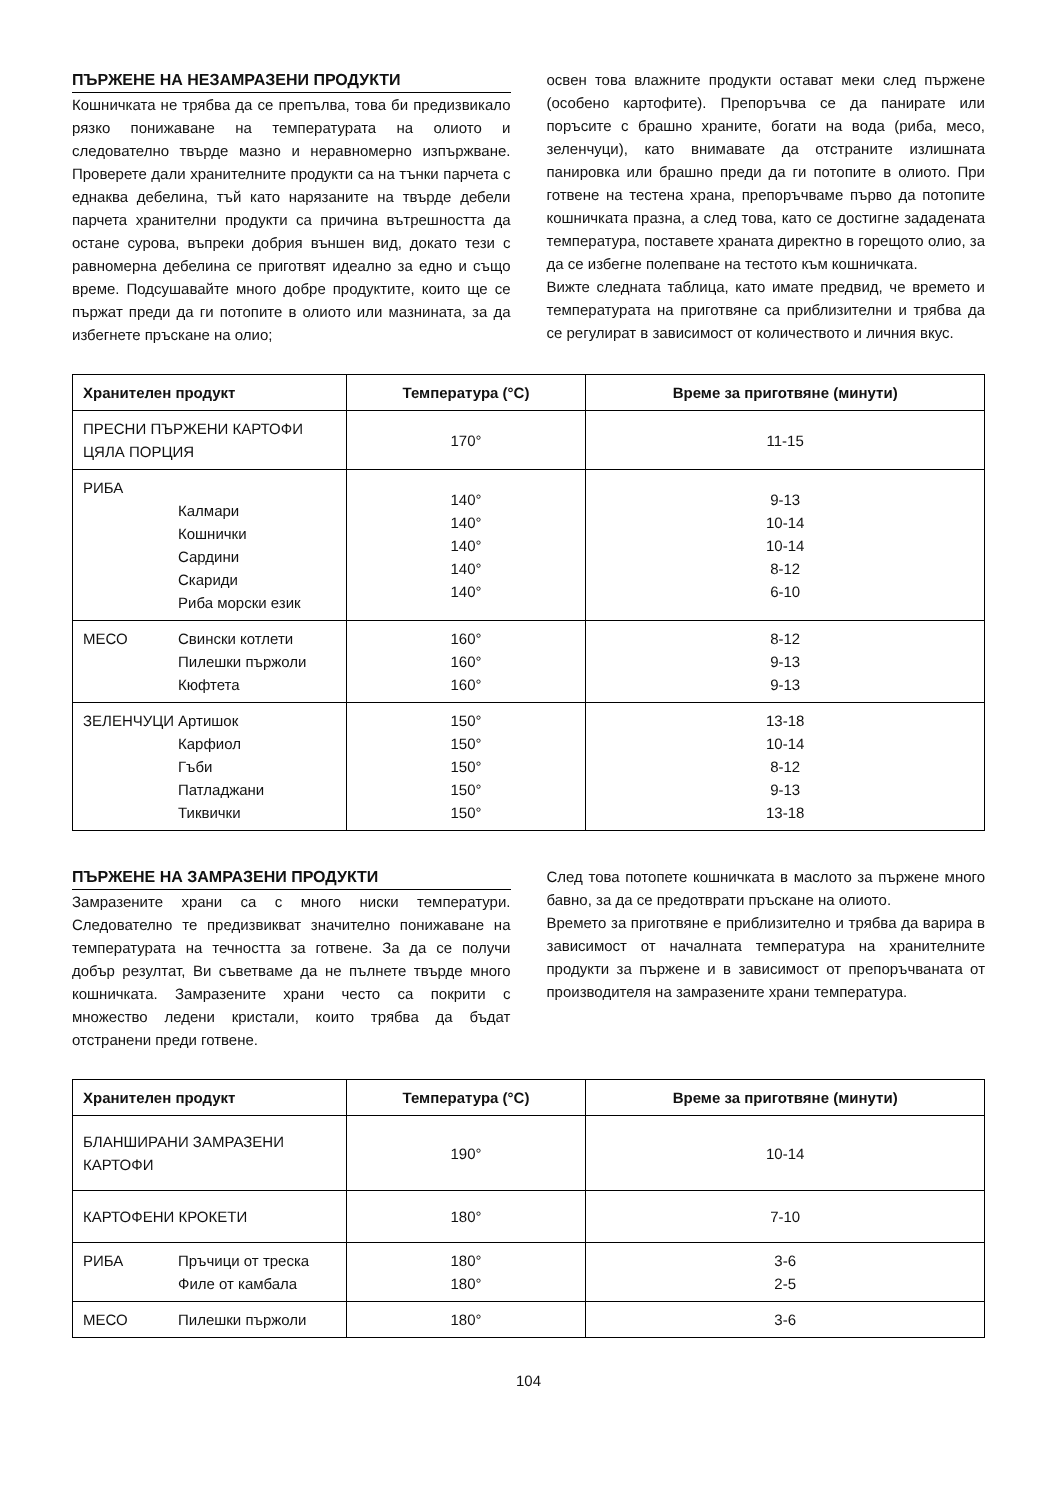ПЪРЖЕНЕ НА НЕЗАМРАЗЕНИ ПРОДУКТИ
Кошничката не трябва да се препълва, това би предизвикало рязко понижаване на температурата на олиото и следователно твърде мазно и неравномерно изпържване. Проверете дали хранителните продукти са на тънки парчета с еднаква дебелина, тъй като нарязаните на твърде дебели парчета хранителни продукти са причина вътрешността да остане сурова, въпреки добрия външен вид, докато тези с равномерна дебелина се приготвят идеално за едно и също време. Подсушавайте много добре продуктите, които ще се пържат преди да ги потопите в олиото или мазнината, за да избегнете пръскане на олио;
освен това влажните продукти остават меки след пържене (особено картофите). Препоръчва се да панирате или поръсите с брашно храните, богати на вода (риба, месо, зеленчуци), като внимавате да отстраните излишната панировка или брашно преди да ги потопите в олиото. При готвене на тестена храна, препоръчваме първо да потопите кошничката празна, а след това, като се достигне зададената температура, поставете храната директно в горещото олио, за да се избегне полепване на тестото към кошничката.
Вижте следната таблица, като имате предвид, че времето и температурата на приготвяне са приблизителни и трябва да се регулират в зависимост от количеството и личния вкус.
| Хранителен продукт | Температура (°C) | Време за приготвяне (минути) |
| --- | --- | --- |
| ПРЕСНИ ПЪРЖЕНИ КАРТОФИ ЦЯЛА ПОРЦИЯ | 170° | 11-15 |
| РИБА Калмари Кошнички Сардини Скариди Риба морски език | 140° 140° 140° 140° 140° | 9-13 10-14 10-14 8-12 6-10 |
| МЕСО Свински котлети Пилешки пържоли Кюфтета | 160° 160° 160° | 8-12 9-13 9-13 |
| ЗЕЛЕНЧУЦИ Артишок Карфиол Гъби Патладжани Тиквички | 150° 150° 150° 150° 150° | 13-18 10-14 8-12 9-13 13-18 |
ПЪРЖЕНЕ НА ЗАМРАЗЕНИ ПРОДУКТИ
Замразените храни са с много ниски температури. Следователно те предизвикват значително понижаване на температурата на течността за готвене. За да се получи добър резултат, Ви съветваме да не пълнете твърде много кошничката. Замразените храни често са покрити с множество ледени кристали, които трябва да бъдат отстранени преди готвене.
След това потопете кошничката в маслото за пържене много бавно, за да се предотврати пръскане на олиото.
Времето за приготвяне е приблизително и трябва да варира в зависимост от началната температура на хранителните продукти за пържене и в зависимост от препоръчваната от производителя на замразените храни температура.
| Хранителен продукт | Температура (°C) | Време за приготвяне (минути) |
| --- | --- | --- |
| БЛАНШИРАНИ ЗАМРАЗЕНИ КАРТОФИ | 190° | 10-14 |
| КАРТОФЕНИ КРОКЕТИ | 180° | 7-10 |
| РИБА Пръчици от треска Филе от камбала | 180° 180° | 3-6 2-5 |
| МЕСО Пилешки пържоли | 180° | 3-6 |
104